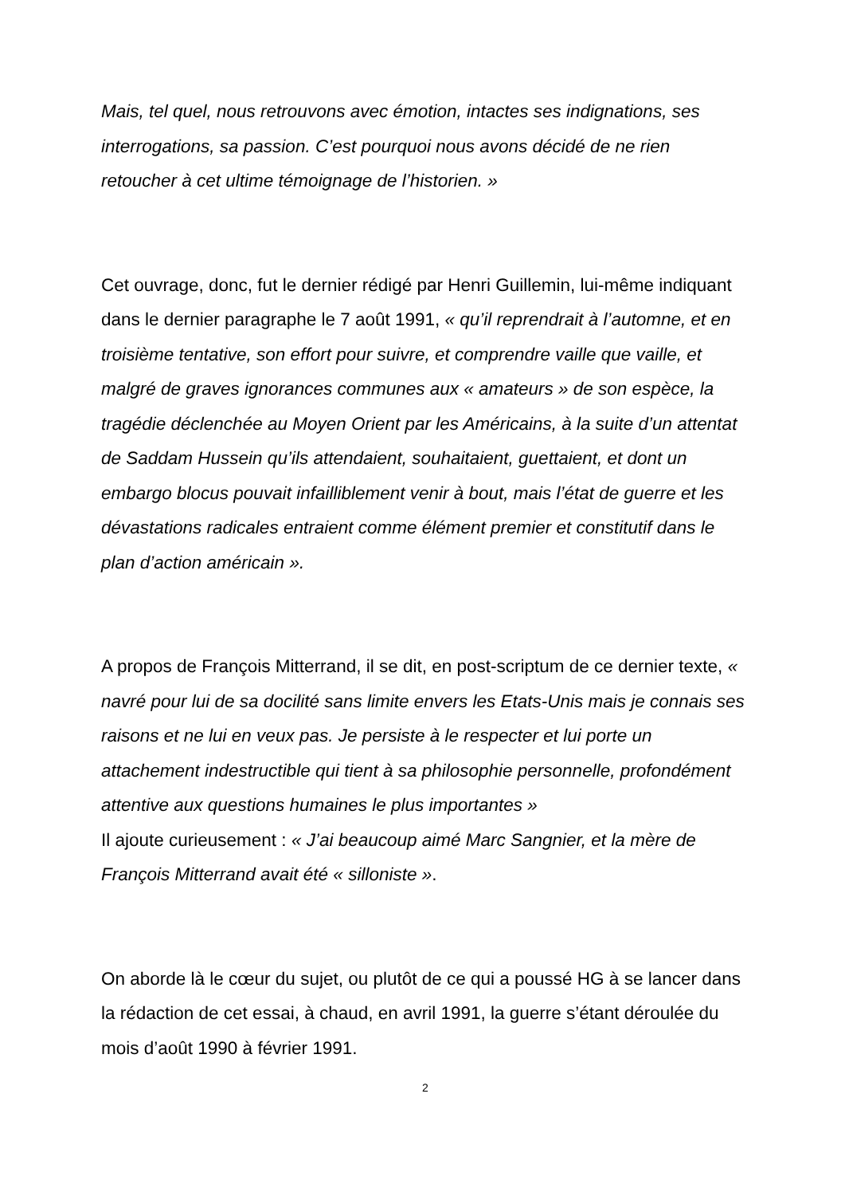Mais, tel quel, nous retrouvons avec émotion, intactes ses indignations, ses interrogations, sa passion. C’est pourquoi nous avons décidé de ne rien retoucher à cet ultime témoignage de l’historien. »
Cet ouvrage, donc, fut le dernier rédigé par Henri Guillemin, lui-même indiquant dans le dernier paragraphe le 7 août 1991, « qu’il reprendrait à l’automne, et en troisième tentative, son effort pour suivre, et comprendre vaille que vaille, et malgré de graves ignorances communes aux « amateurs » de son espèce, la tragédie déclenchée au Moyen Orient par les Américains, à la suite d’un attentat de Saddam Hussein qu’ils attendaient, souhaitaient, guettaient, et dont un embargo blocus pouvait infailliblement venir à bout, mais l’état de guerre et les dévastations radicales entraient comme élément premier et constitutif dans le plan d’action américain ».
A propos de François Mitterrand, il se dit, en post-scriptum de ce dernier texte, « navré pour lui de sa docilité sans limite envers les Etats-Unis mais je connais ses raisons et ne lui en veux pas. Je persiste à le respecter et lui porte un attachement indestructible qui tient à sa philosophie personnelle, profondément attentive aux questions humaines le plus importantes »
Il ajoute curieusement : « J’ai beaucoup aimé Marc Sangnier, et la mère de François Mitterrand avait été « silloniste ».
On aborde là le cœur du sujet, ou plutôt de ce qui a poussé HG à se lancer dans la rédaction de cet essai, à chaud, en avril 1991, la guerre s’étant déroulée du mois d’août 1990 à février 1991.
2